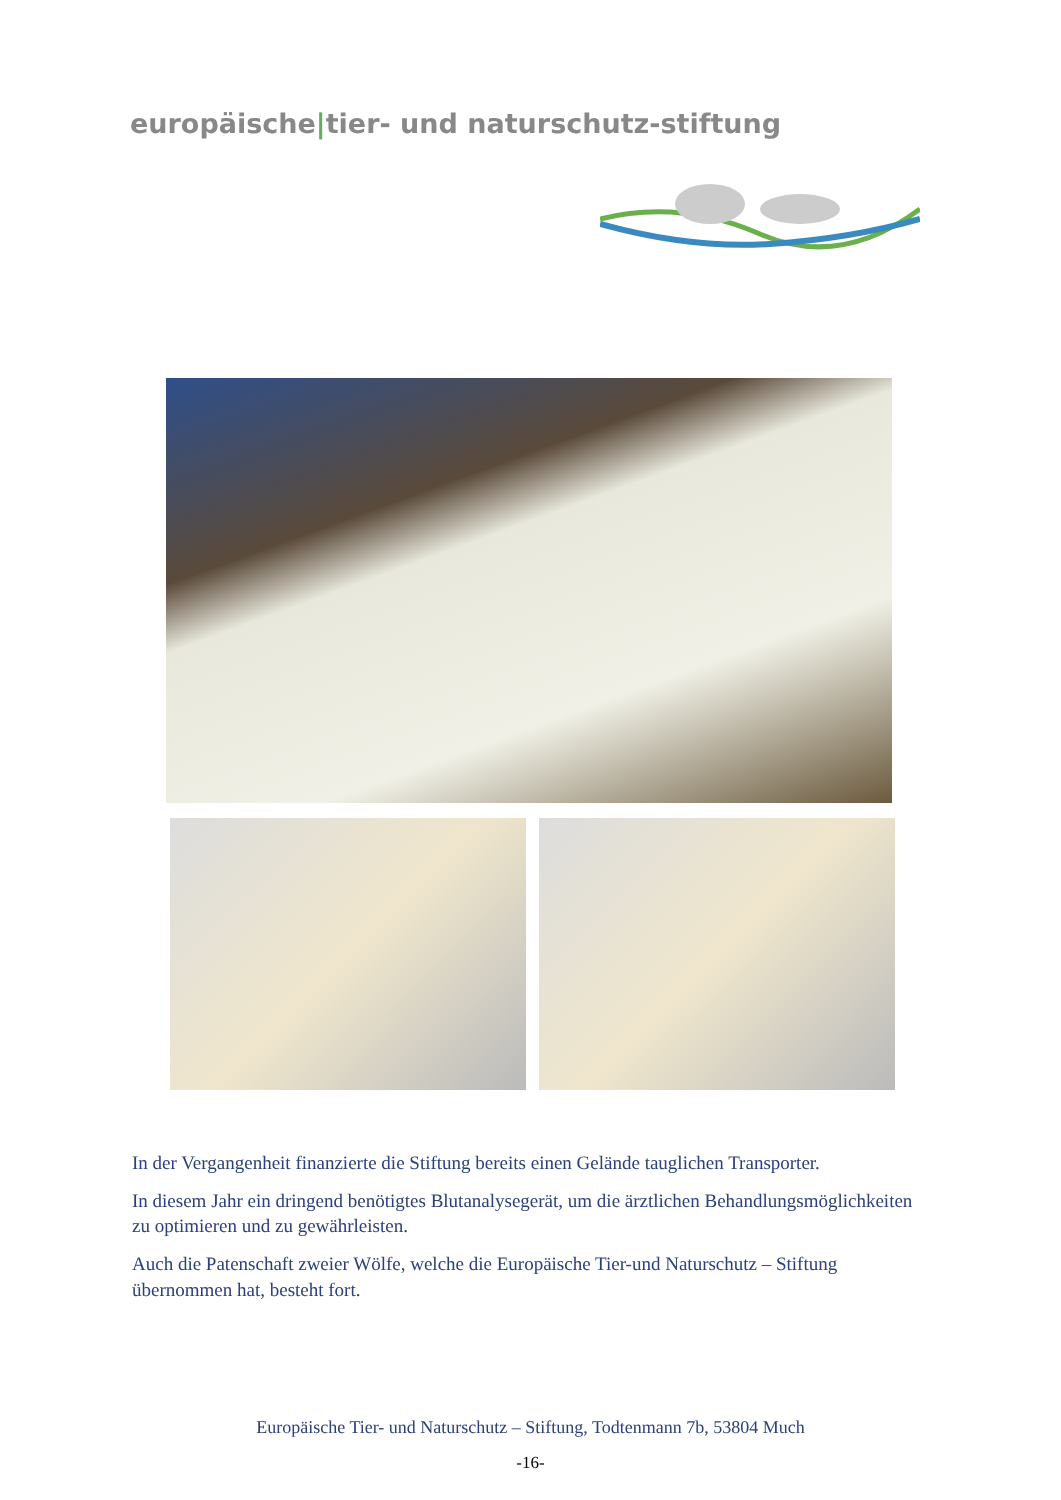europäische|tier- und naturschutz-stiftung
In der Vergangenheit finanzierte die Stiftung bereits einen Gelände tauglichen Transporter.
In diesem Jahr ein dringend benötigtes Blutanalysegerät, um die ärztlichen Behandlungsmöglichkeiten zu optimieren und zu gewährleisten.
Auch die Patenschaft zweier Wölfe, welche die Europäische Tier-und Naturschutz – Stiftung übernommen hat, besteht fort.
Europäische Tier- und Naturschutz – Stiftung, Todtenmann 7b, 53804 Much
-16-